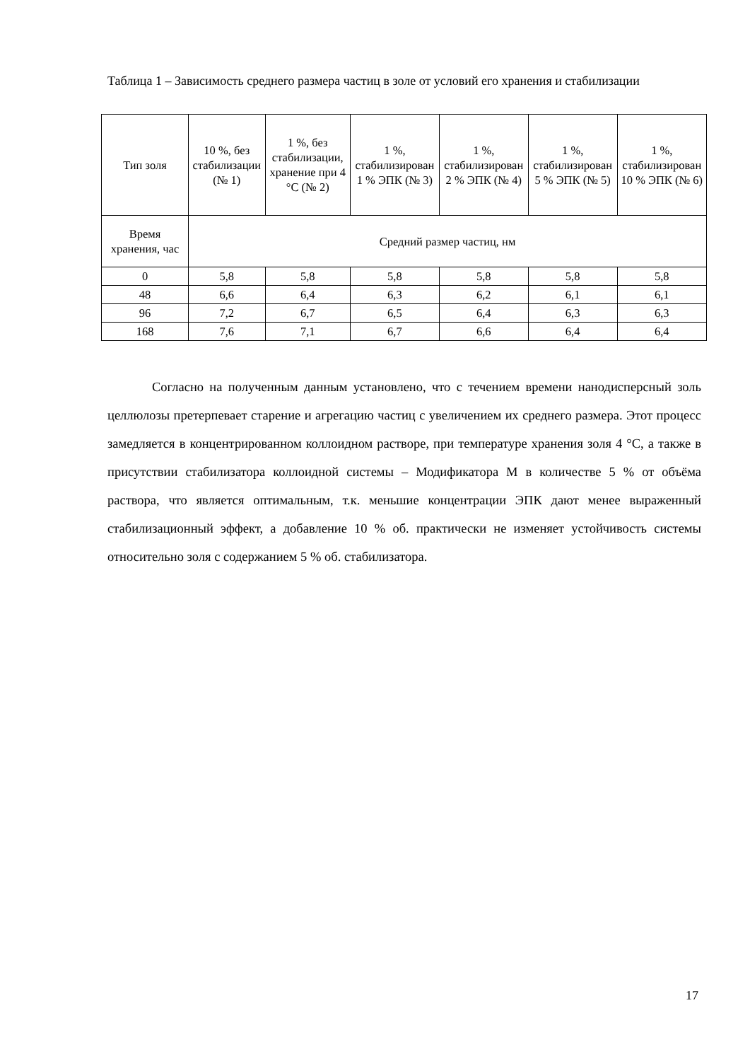Таблица 1 – Зависимость среднего размера частиц в золе от условий его хранения и стабилизации
| Тип золя | 10 %, без стабилизации (№ 1) | 1 %, без стабилизации, хранение при 4 °С (№ 2) | 1 %, стабилизирован 1 % ЭПК (№ 3) | 1 %, стабилизирован 2 % ЭПК (№ 4) | 1 %, стабилизирован 5 % ЭПК (№ 5) | 1 %, стабилизирован 10 % ЭПК (№ 6) |
| --- | --- | --- | --- | --- | --- | --- |
| Время хранения, час | Средний размер частиц, нм | | | | | |
| 0 | 5,8 | 5,8 | 5,8 | 5,8 | 5,8 | 5,8 |
| 48 | 6,6 | 6,4 | 6,3 | 6,2 | 6,1 | 6,1 |
| 96 | 7,2 | 6,7 | 6,5 | 6,4 | 6,3 | 6,3 |
| 168 | 7,6 | 7,1 | 6,7 | 6,6 | 6,4 | 6,4 |
Согласно на полученным данным установлено, что с течением времени нанодисперсный золь целлюлозы претерпевает старение и агрегацию частиц с увеличением их среднего размера. Этот процесс замедляется в концентрированном коллоидном растворе, при температуре хранения золя 4 °С, а также в присутствии стабилизатора коллоидной системы – Модификатора М в количестве 5 % от объёма раствора, что является оптимальным, т.к. меньшие концентрации ЭПК дают менее выраженный стабилизационный эффект, а добавление 10 % об. практически не изменяет устойчивость системы относительно золя с содержанием 5 % об. стабилизатора.
17